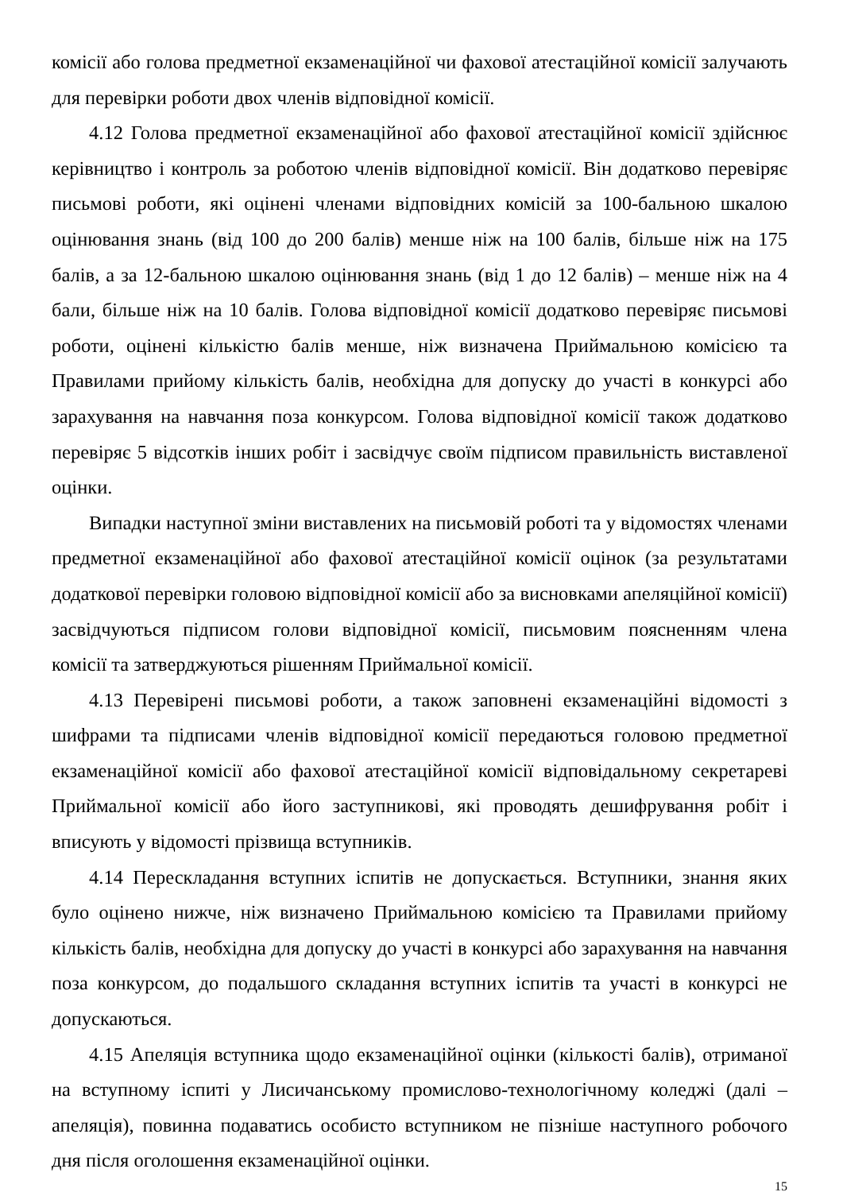комісії або голова предметної екзаменаційної чи фахової атестаційної комісії залучають для перевірки роботи двох членів відповідної комісії.
4.12 Голова предметної екзаменаційної або фахової атестаційної комісії здійснює керівництво і контроль за роботою членів відповідної комісії. Він додатково перевіряє письмові роботи, які оцінені членами відповідних комісій за 100-бальною шкалою оцінювання знань (від 100 до 200 балів) менше ніж на 100 балів, більше ніж на 175 балів, а за 12-бальною шкалою оцінювання знань (від 1 до 12 балів) – менше ніж на 4 бали, більше ніж на 10 балів. Голова відповідної комісії додатково перевіряє письмові роботи, оцінені кількістю балів менше, ніж визначена Приймальною комісією та Правилами прийому кількість балів, необхідна для допуску до участі в конкурсі або зарахування на навчання поза конкурсом. Голова відповідної комісії також додатково перевіряє 5 відсотків інших робіт і засвідчує своїм підписом правильність виставленої оцінки.
Випадки наступної зміни виставлених на письмовій роботі та у відомостях членами предметної екзаменаційної або фахової атестаційної комісії оцінок (за результатами додаткової перевірки головою відповідної комісії або за висновками апеляційної комісії) засвідчуються підписом голови відповідної комісії, письмовим поясненням члена комісії та затверджуються рішенням Приймальної комісії.
4.13 Перевірені письмові роботи, а також заповнені екзаменаційні відомості з шифрами та підписами членів відповідної комісії передаються головою предметної екзаменаційної комісії або фахової атестаційної комісії відповідальному секретареві Приймальної комісії або його заступникові, які проводять дешифрування робіт і вписують у відомості прізвища вступників.
4.14 Перескладання вступних іспитів не допускається. Вступники, знання яких було оцінено нижче, ніж визначено Приймальною комісією та Правилами прийому кількість балів, необхідна для допуску до участі в конкурсі або зарахування на навчання поза конкурсом, до подальшого складання вступних іспитів та участі в конкурсі не допускаються.
4.15 Апеляція вступника щодо екзаменаційної оцінки (кількості балів), отриманої на вступному іспиті у Лисичанському промислово-технологічному коледжі (далі – апеляція), повинна подаватись особисто вступником не пізніше наступного робочого дня після оголошення екзаменаційної оцінки.
15